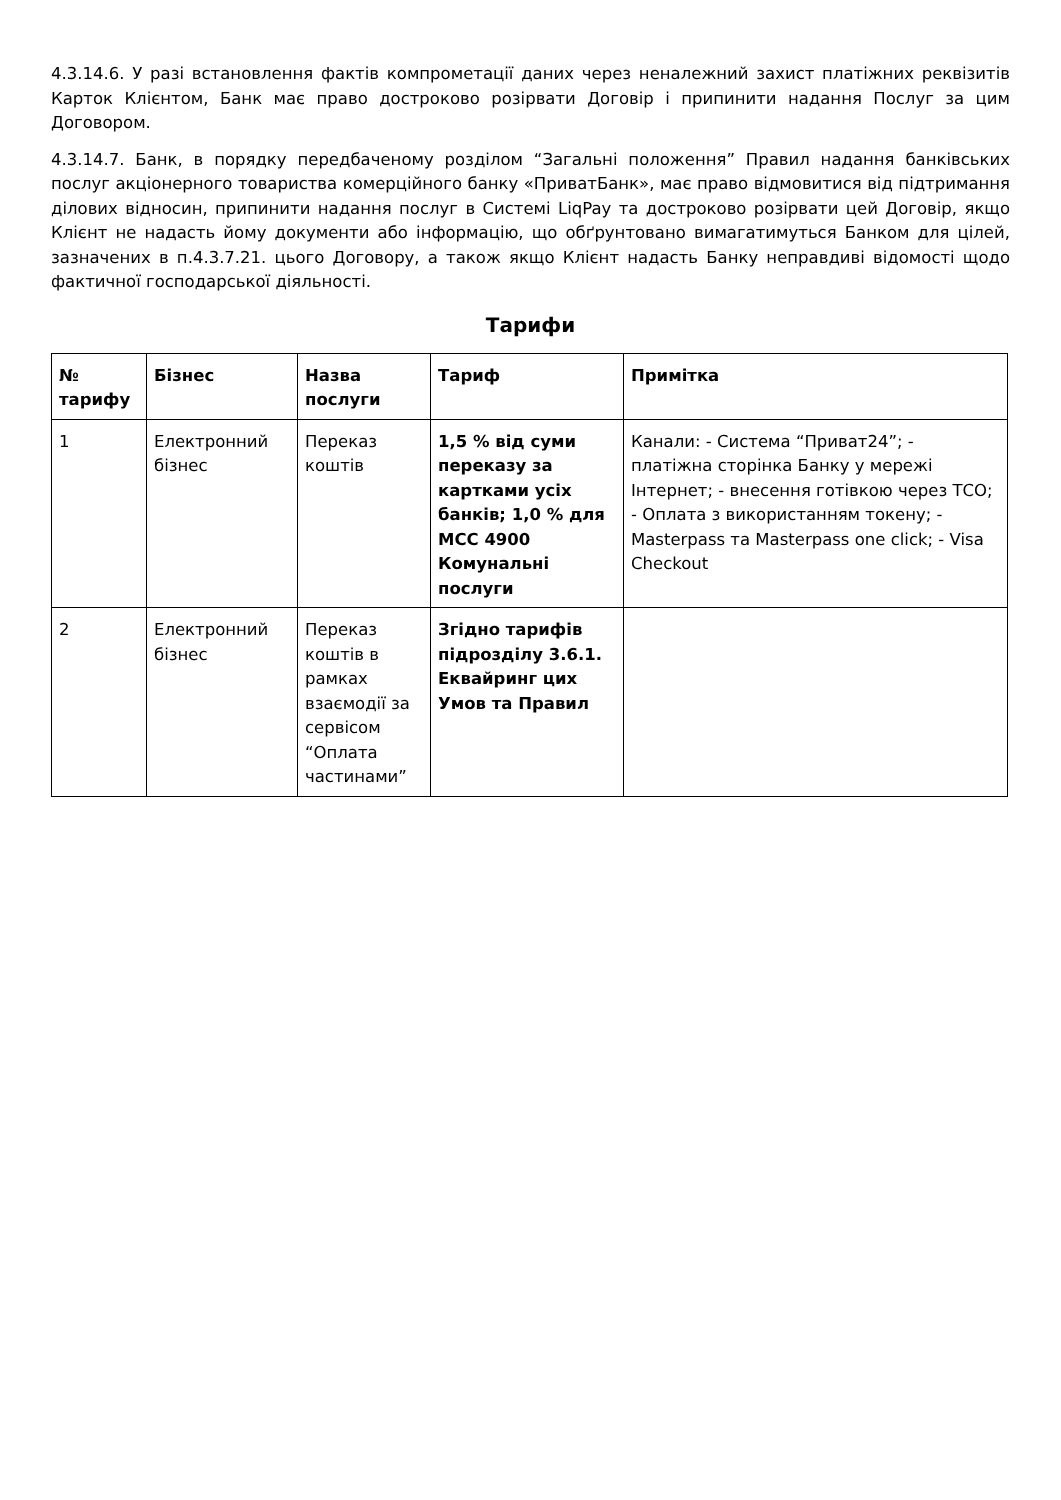4.3.14.6. У разі встановлення фактів компрометації даних через неналежний захист платіжних реквізитів Карток Клієнтом, Банк має право достроково розірвати Договір і припинити надання Послуг за цим Договором.
4.3.14.7. Банк, в порядку передбаченому розділом “Загальні положення” Правил надання банківських послуг акціонерного товариства комерційного банку «ПриватБанк», має право відмовитися від підтримання ділових відносин, припинити надання послуг в Системі LiqPay та достроково розірвати цей Договір, якщо Клієнт не надасть йому документи або інформацію, що обґрунтовано вимагатимуться Банком для цілей, зазначених в п.4.3.7.21. цього Договору, а також якщо Клієнт надасть Банку неправдиві відомості щодо фактичної господарської діяльності.
Тарифи
| № тарифу | Бізнес | Назва послуги | Тариф | Примітка |
| --- | --- | --- | --- | --- |
| 1 | Електронний бізнес | Переказ коштів | 1,5 % від суми переказу за картками усіх банків; 1,0 % для MCC 4900 Комунальні послуги | Канали: - Система “Приват24”; - платіжна сторінка Банку у мережі Інтернет; - внесення готівкою через ТСО; - Оплата з використанням токену; - Masterpass та Masterpass one click; - Visa Checkout |
| 2 | Електронний бізнес | Переказ коштів в рамках взаємодії за сервісом “Оплата частинами” | Згідно тарифів підрозділу 3.6.1. Еквайринг цих Умов та Правил | |